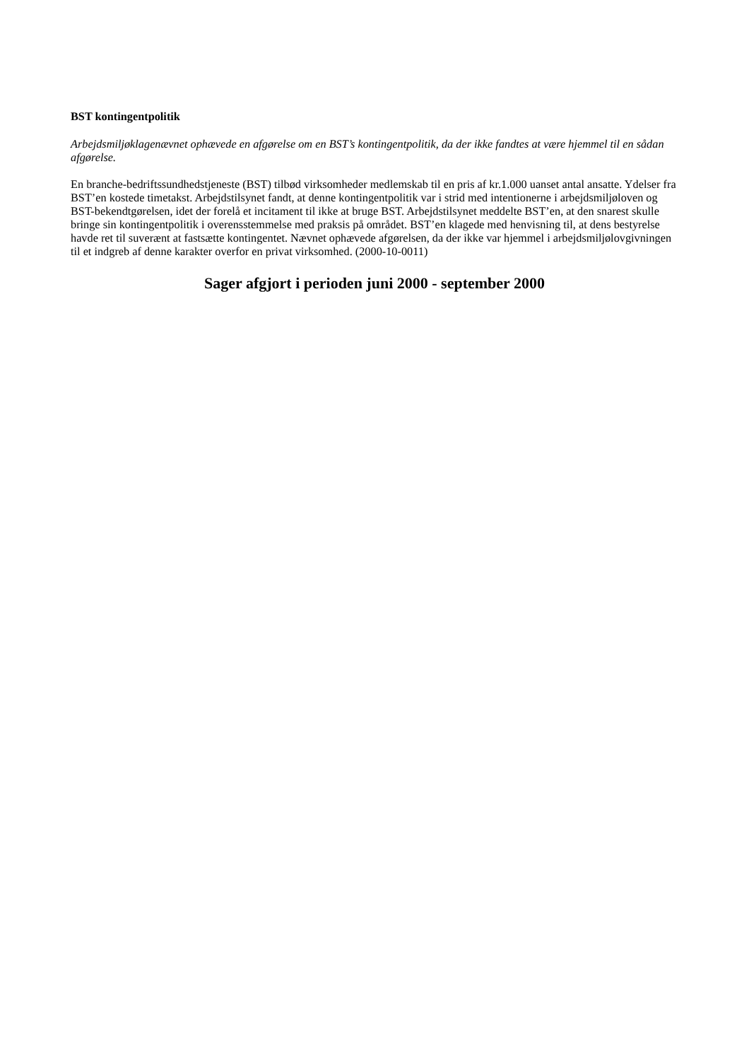BST kontingentpolitik
Arbejdsmiljøklagenævnet ophævede en afgørelse om en BST’s kontingentpolitik, da der ikke fandtes at være hjemmel til en sådan afgørelse.
En branche-bedriftssundhedstjeneste (BST) tilbød virksomheder medlemskab til en pris af kr.1.000 uanset antal ansatte. Ydelser fra BST’en kostede timetakst. Arbejdstilsynet fandt, at denne kontingentpolitik var i strid med intentionerne i arbejdsmiljøloven og BST-bekendtgørelsen, idet der forelå et incitament til ikke at bruge BST. Arbejdstilsynet meddelte BST’en, at den snarest skulle bringe sin kontingentpolitik i overensstemmelse med praksis på området. BST’en klagede med henvisning til, at dens bestyrelse havde ret til suverænt at fastsætte kontingentet. Nævnet ophævede afgørelsen, da der ikke var hjemmel i arbejdsmiljølovgivningen til et indgreb af denne karakter overfor en privat virksomhed. (2000-10-0011)
Sager afgjort i perioden juni 2000 - september 2000